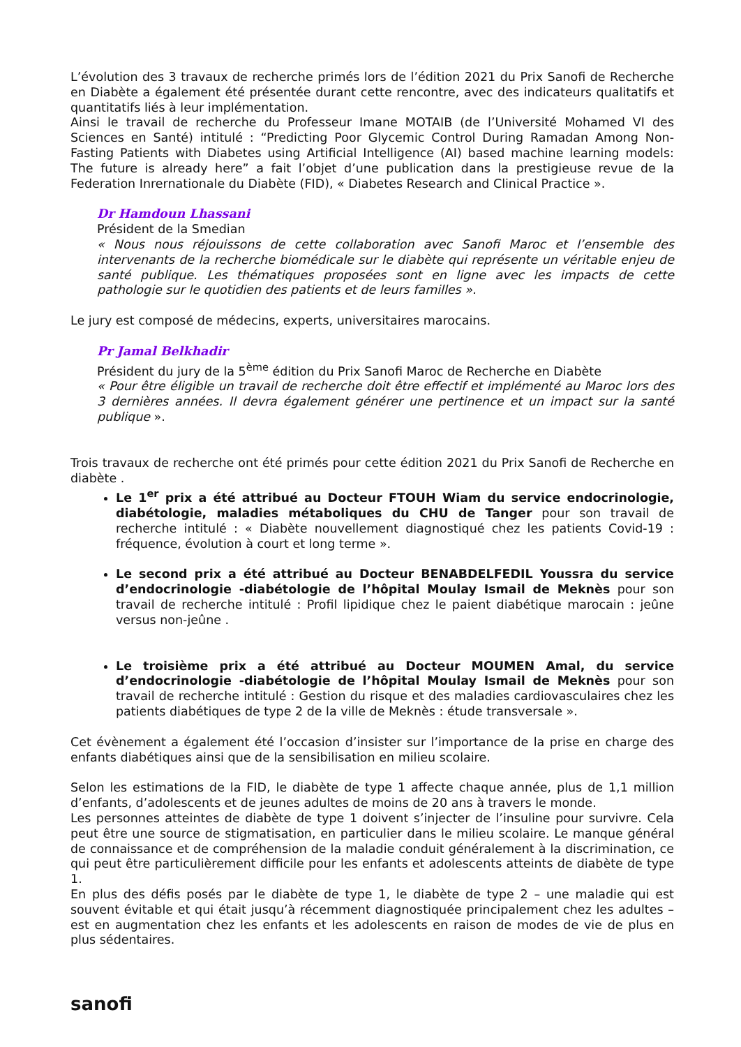L’évolution des 3 travaux de recherche primés lors de l’édition 2021 du Prix Sanofi de Recherche en Diabète a également été présentée durant cette rencontre, avec des indicateurs qualitatifs et quantitatifs liés à leur implémentation.
Ainsi le travail de recherche du Professeur Imane MOTAIB (de l’Université Mohamed VI des Sciences en Santé) intitulé : “Predicting Poor Glycemic Control During Ramadan Among Non-Fasting Patients with Diabetes using Artificial Intelligence (AI) based machine learning models: The future is already here” a fait l’objet d’une publication dans la prestigieuse revue de la Federation Inrernationale du Diabète (FID), « Diabetes Research and Clinical Practice ».
Dr Hamdoun Lhassani
Président de la Smedian
« Nous nous réjouissons de cette collaboration avec Sanofi Maroc et l’ensemble des intervenants de la recherche biomédicale sur le diabète qui représente un véritable enjeu de santé publique. Les thématiques proposées sont en ligne avec les impacts de cette pathologie sur le quotidien des patients et de leurs familles ».
Le jury est composé de médecins, experts, universitaires marocains.
Pr Jamal Belkhadir
Président du jury de la 5<sup>ème</sup> édition du Prix Sanofi Maroc de Recherche en Diabète
« Pour être éligible un travail de recherche doit être effectif et implémenté au Maroc lors des 3 dernières années. Il devra également générer une pertinence et un impact sur la santé publique ».
Trois travaux de recherche ont été primés pour cette édition 2021 du Prix Sanofi de Recherche en diabète .
Le 1<sup>er</sup> prix a été attribué au Docteur FTOUH Wiam du service endocrinologie, diabétologie, maladies métaboliques du CHU de Tanger pour son travail de recherche intitulé : « Diabète nouvellement diagnostiqué chez les patients Covid-19 : fréquence, évolution à court et long terme ».
Le second prix a été attribué au Docteur BENABDELFEDIL Youssra du service d’endocrinologie -diabétologie de l’hôpital Moulay Ismail de Meknès pour son travail de recherche intitulé : Profil lipidique chez le paient diabétique marocain : jeûne versus non-jeûne .
Le troisième prix a été attribué au Docteur MOUMEN Amal, du service d’endocrinologie -diabétologie de l’hôpital Moulay Ismail de Meknès pour son travail de recherche intitulé : Gestion du risque et des maladies cardiovasculaires chez les patients diabétiques de type 2 de la ville de Meknès : étude transversale ».
Cet évènement a également été l’occasion d’insister sur l’importance de la prise en charge des enfants diabétiques ainsi que de la sensibilisation en milieu scolaire.
Selon les estimations de la FID, le diabète de type 1 affecte chaque année, plus de 1,1 million d’enfants, d’adolescents et de jeunes adultes de moins de 20 ans à travers le monde.
Les personnes atteintes de diabète de type 1 doivent s’injecter de l’insuline pour survivre. Cela peut être une source de stigmatisation, en particulier dans le milieu scolaire. Le manque général de connaissance et de compréhension de la maladie conduit généralement à la discrimination, ce qui peut être particulièrement difficile pour les enfants et adolescents atteints de diabète de type 1.
En plus des défis posés par le diabète de type 1, le diabète de type 2 – une maladie qui est souvent évitable et qui était jusqu’à récemment diagnostiquée principalement chez les adultes – est en augmentation chez les enfants et les adolescents en raison de modes de vie de plus en plus sédentaires.
sanofi